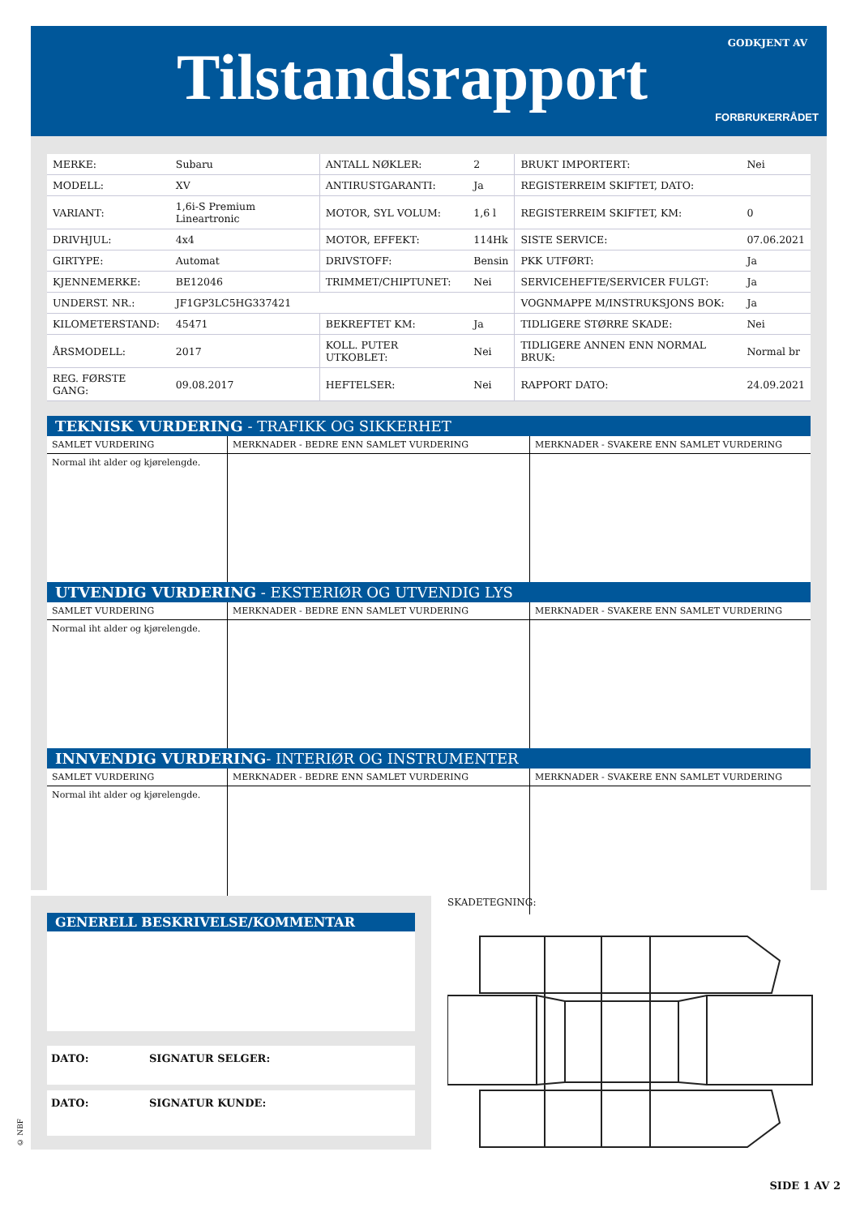Tilstandsrapport GODKJENT AV
FORBRUKERRÅDET
| MERKE: | Subaru | ANTALL NØKLER: | 2 | BRUKT IMPORTERT: | Nei |
| MODELL: | XV | ANTIRUSTGARANTI: | Ja | REGISTERREIM SKIFTET, DATO: | |
| VARIANT: | 1,6i-S Premium Lineartronic | MOTOR, SYL VOLUM: | 1,6 l | REGISTERREIM SKIFTET, KM: | 0 |
| DRIVHJUL: | 4x4 | MOTOR, EFFEKT: | 114Hk | SISTE SERVICE: | 07.06.2021 |
| GIRTYPE: | Automat | DRIVSTOFF: | Bensin | PKK UTFØRT: | Ja |
| KJENNEMERKE: | BE12046 | TRIMMET/CHIPTUNET: | Nei | SERVICEHEFTE/SERVICER FULGT: | Ja |
| UNDERST. NR.: | JF1GP3LC5HG337421 | | | VOGNMAPPE M/INSTRUKSJONS BOK: | Ja |
| KILOMETERSTAND: | 45471 | BEKREFTET KM: | Ja | TIDLIGERE STØRRE SKADE: | Nei |
| ÅRSMODELL: | 2017 | KOLL. PUTER UTKOBLET: | Nei | TIDLIGERE ANNEN ENN NORMAL BRUK: | Normal br |
| REG. FØRSTE GANG: | 09.08.2017 | HEFTELSER: | Nei | RAPPORT DATO: | 24.09.2021 |
TEKNISK VURDERING - TRAFIKK OG SIKKERHET
| SAMLET VURDERING | MERKNADER - BEDRE ENN SAMLET VURDERING | MERKNADER - SVAKERE ENN SAMLET VURDERING |
| --- | --- | --- |
| Normal iht alder og kjørelengde. | | |
UTVENDIG VURDERING - EKSTERIØR OG UTVENDIG LYS
| SAMLET VURDERING | MERKNADER - BEDRE ENN SAMLET VURDERING | MERKNADER - SVAKERE ENN SAMLET VURDERING |
| --- | --- | --- |
| Normal iht alder og kjørelengde. | | |
INNVENDIG VURDERING- INTERIØR OG INSTRUMENTER
| SAMLET VURDERING | MERKNADER - BEDRE ENN SAMLET VURDERING | MERKNADER - SVAKERE ENN SAMLET VURDERING |
| --- | --- | --- |
| Normal iht alder og kjørelengde. | | |
GENERELL BESKRIVELSE/KOMMENTAR
DATO: SIGNATUR SELGER:
DATO: SIGNATUR KUNDE:
SKADETEGNING:
© NBF
SIDE 1 AV 2